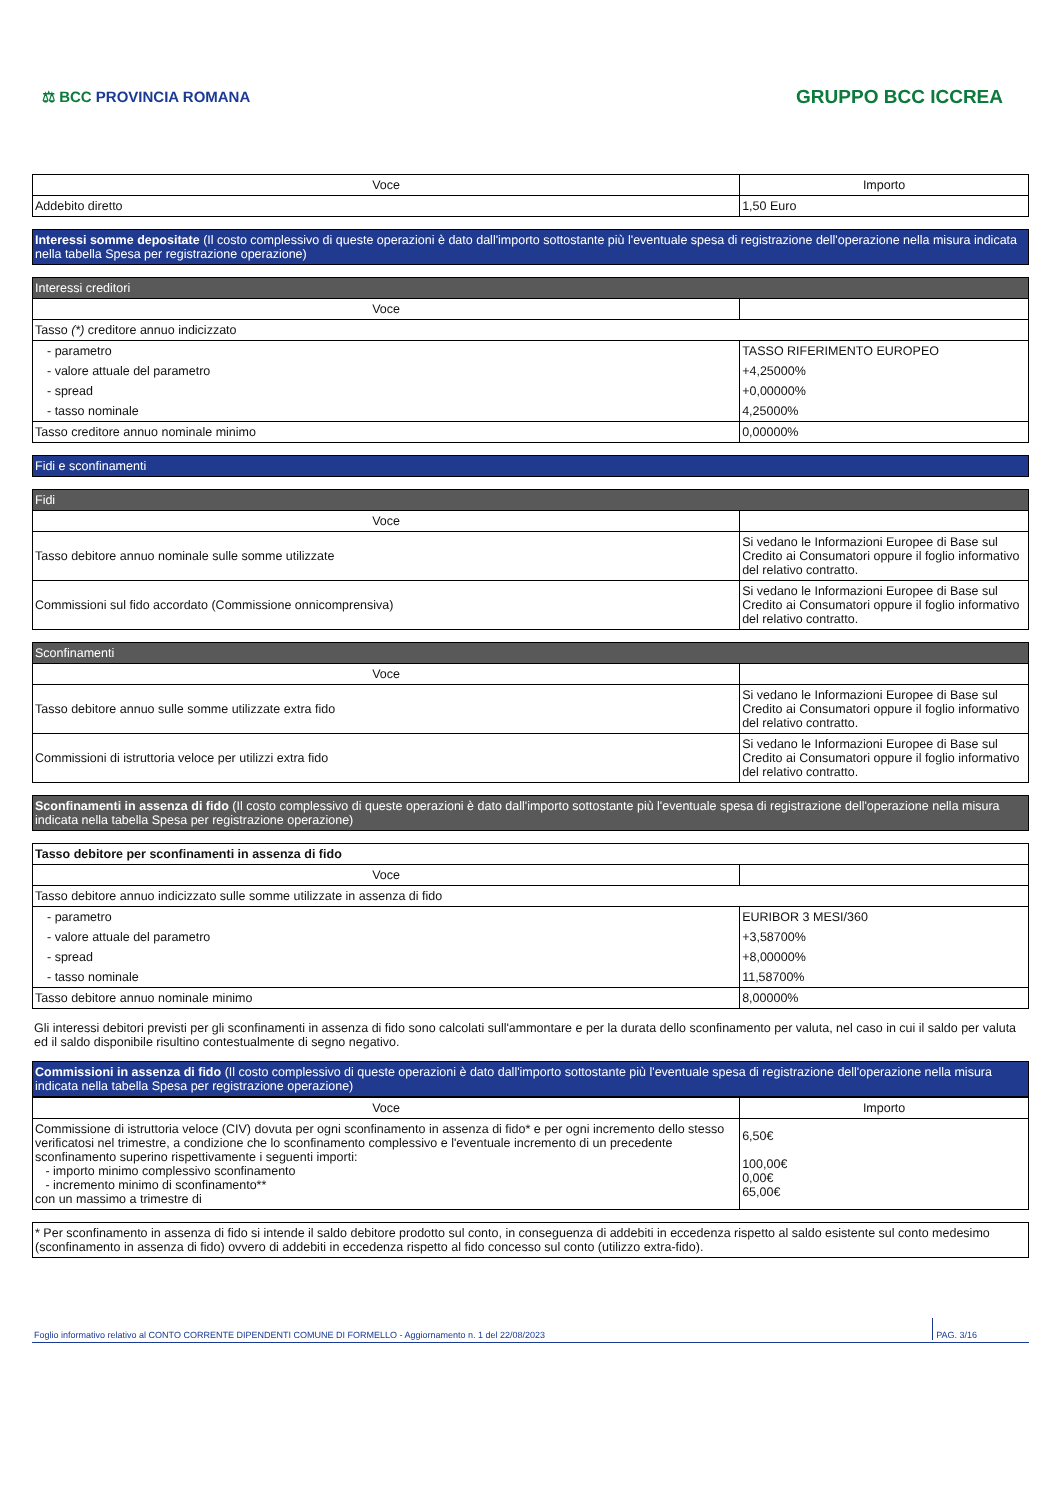⚖ BCC PROVINCIA ROMANA
GRUPPO BCC ICCREA
| Voce | Importo |
| --- | --- |
| Addebito diretto | 1,50 Euro |
Interessi somme depositate (Il costo complessivo di queste operazioni è dato dall'importo sottostante più l'eventuale spesa di registrazione dell'operazione nella misura indicata nella tabella Spesa per registrazione operazione)
| Interessi creditori | |
| Voce | |
| Tasso (*) creditore annuo indicizzato | |
| - parametro | TASSO RIFERIMENTO EUROPEO |
| - valore attuale del parametro | +4,25000% |
| - spread | +0,00000% |
| - tasso nominale | 4,25000% |
| Tasso creditore annuo nominale minimo | 0,00000% |
Fidi e sconfinamenti
| Fidi | |
| Voce | |
| Tasso debitore annuo nominale sulle somme utilizzate | Si vedano le Informazioni Europee di Base sul Credito ai Consumatori oppure il foglio informativo del relativo contratto. |
| Commissioni sul fido accordato (Commissione onnicomprensiva) | Si vedano le Informazioni Europee di Base sul Credito ai Consumatori oppure il foglio informativo del relativo contratto. |
| Sconfinamenti | |
| Voce | |
| Tasso debitore annuo sulle somme utilizzate extra fido | Si vedano le Informazioni Europee di Base sul Credito ai Consumatori oppure il foglio informativo del relativo contratto. |
| Commissioni di istruttoria veloce per utilizzi extra fido | Si vedano le Informazioni Europee di Base sul Credito ai Consumatori oppure il foglio informativo del relativo contratto. |
Sconfinamenti in assenza di fido (Il costo complessivo di queste operazioni è dato dall'importo sottostante più l'eventuale spesa di registrazione dell'operazione nella misura indicata nella tabella Spesa per registrazione operazione)
| Tasso debitore per sconfinamenti in assenza di fido | |
| Voce | |
| Tasso debitore annuo indicizzato sulle somme utilizzate in assenza di fido | |
| - parametro | EURIBOR 3 MESI/360 |
| - valore attuale del parametro | +3,58700% |
| - spread | +8,00000% |
| - tasso nominale | 11,58700% |
| Tasso debitore annuo nominale minimo | 8,00000% |
Gli interessi debitori previsti per gli sconfinamenti in assenza di fido sono calcolati sull'ammontare e per la durata dello sconfinamento per valuta, nel caso in cui il saldo per valuta ed il saldo disponibile risultino contestualmente di segno negativo.
Commissioni in assenza di fido (Il costo complessivo di queste operazioni è dato dall'importo sottostante più l'eventuale spesa di registrazione dell'operazione nella misura indicata nella tabella Spesa per registrazione operazione)
| Voce | Importo |
| --- | --- |
| Commissione di istruttoria veloce (CIV) dovuta per ogni sconfinamento in assenza di fido* e per ogni incremento dello stesso verificatosi nel trimestre, a condizione che lo sconfinamento complessivo e l'eventuale incremento di un precedente sconfinamento superino rispettivamente i seguenti importi: - importo minimo complessivo sconfinamento - incremento minimo di sconfinamento** con un massimo a trimestre di | 6,50€ 100,00€ 0,00€ 65,00€ |
| * Per sconfinamento in assenza di fido si intende il saldo debitore prodotto sul conto, in conseguenza di addebiti in eccedenza rispetto al saldo esistente sul conto medesimo (sconfinamento in assenza di fido) ovvero di addebiti in eccedenza rispetto al fido concesso sul conto (utilizzo extra-fido). |
Foglio informativo relativo al CONTO CORRENTE DIPENDENTI COMUNE DI FORMELLO - Aggiornamento n. 1 del 22/08/2023 PAG. 3/16